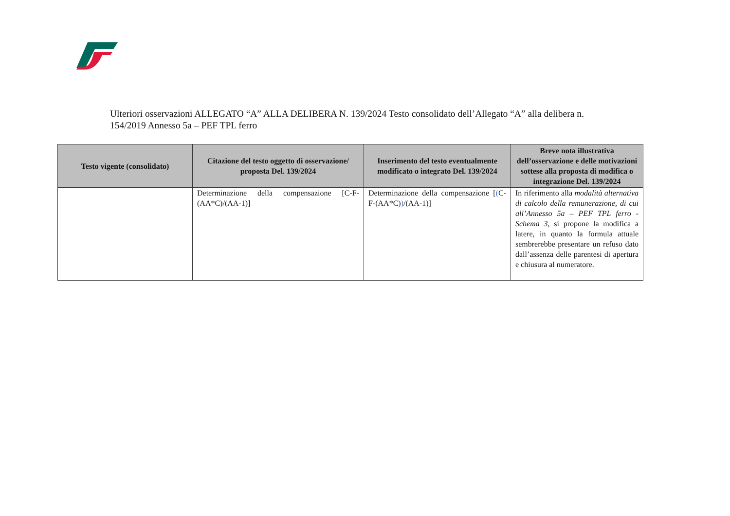Ulteriori osservazioni ALLEGATO “A” ALLA DELIBERA N. 139/2024 Testo consolidato dell’Allegato “A” alla delibera n. 154/2019 Annesso 5a – PEF TPL ferro
| Testo vigente (consolidato) | Citazione del testo oggetto di osservazione/ proposta Del. 139/2024 | Inserimento del testo eventualmente modificato o integrato Del. 139/2024 | Breve nota illustrativa dell’osservazione e delle motivazioni sottese alla proposta di modifica o integrazione Del. 139/2024 |
| --- | --- | --- | --- |
| | Determinazione della compensazione [C-F-(AA*C)/(AA-1)] | Determinazione della compensazione [ ( C-F-(AA*C) ) /(AA-1)] | In riferimento alla modalità alternativa di calcolo della remunerazione, di cui all’Annesso 5a – PEF TPL ferro - Schema 3, si propone la modifica a latere, in quanto la formula attuale sembrerebbe presentare un refuso dato dall’assenza delle parentesi di apertura e chiusura al numeratore. |